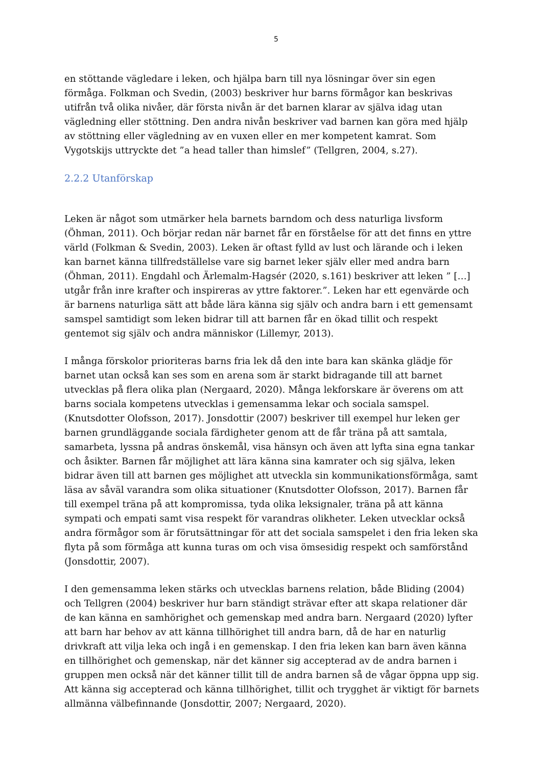5
en stöttande vägledare i leken, och hjälpa barn till nya lösningar över sin egen förmåga. Folkman och Svedin, (2003) beskriver hur barns förmågor kan beskrivas utifrån två olika nivåer, där första nivån är det barnen klarar av själva idag utan vägledning eller stöttning. Den andra nivån beskriver vad barnen kan göra med hjälp av stöttning eller vägledning av en vuxen eller en mer kompetent kamrat. Som Vygotskijs uttryckte det ”a head taller than himslef” (Tellgren, 2004, s.27).
2.2.2 Utanförskap
Leken är något som utmärker hela barnets barndom och dess naturliga livsform (Öhman, 2011). Och börjar redan när barnet får en förståelse för att det finns en yttre värld (Folkman & Svedin, 2003). Leken är oftast fylld av lust och lärande och i leken kan barnet känna tillfredställelse vare sig barnet leker själv eller med andra barn (Öhman, 2011). Engdahl och Ärlemalm-Hagsér (2020, s.161) beskriver att leken ” […] utgår från inre krafter och inspireras av yttre faktorer.”. Leken har ett egenvärde och är barnens naturliga sätt att både lära känna sig själv och andra barn i ett gemensamt samspel samtidigt som leken bidrar till att barnen får en ökad tillit och respekt gentemot sig själv och andra människor (Lillemyr, 2013).
I många förskolor prioriteras barns fria lek då den inte bara kan skänka glädje för barnet utan också kan ses som en arena som är starkt bidragande till att barnet utvecklas på flera olika plan (Nergaard, 2020). Många lekforskare är överens om att barns sociala kompetens utvecklas i gemensamma lekar och sociala samspel. (Knutsdotter Olofsson, 2017). Jonsdottir (2007) beskriver till exempel hur leken ger barnen grundläggande sociala färdigheter genom att de får träna på att samtala, samarbeta, lyssna på andras önskemål, visa hänsyn och även att lyfta sina egna tankar och åsikter. Barnen får möjlighet att lära känna sina kamrater och sig själva, leken bidrar även till att barnen ges möjlighet att utveckla sin kommunikationsförmåga, samt läsa av såväl varandra som olika situationer (Knutsdotter Olofsson, 2017). Barnen får till exempel träna på att kompromissa, tyda olika leksignaler, träna på att känna sympati och empati samt visa respekt för varandras olikheter. Leken utvecklar också andra förmågor som är förutsättningar för att det sociala samspelet i den fria leken ska flyta på som förmåga att kunna turas om och visa ömsesidig respekt och samförstånd (Jonsdottir, 2007).
I den gemensamma leken stärks och utvecklas barnens relation, både Bliding (2004) och Tellgren (2004) beskriver hur barn ständigt strävar efter att skapa relationer där de kan känna en samhörighet och gemenskap med andra barn. Nergaard (2020) lyfter att barn har behov av att känna tillhörighet till andra barn, då de har en naturlig drivkraft att vilja leka och ingå i en gemenskap. I den fria leken kan barn även känna en tillhörighet och gemenskap, när det känner sig accepterad av de andra barnen i gruppen men också när det känner tillit till de andra barnen så de vågar öppna upp sig. Att känna sig accepterad och känna tillhörighet, tillit och trygghet är viktigt för barnets allmänna välbefinnande (Jonsdottir, 2007; Nergaard, 2020).